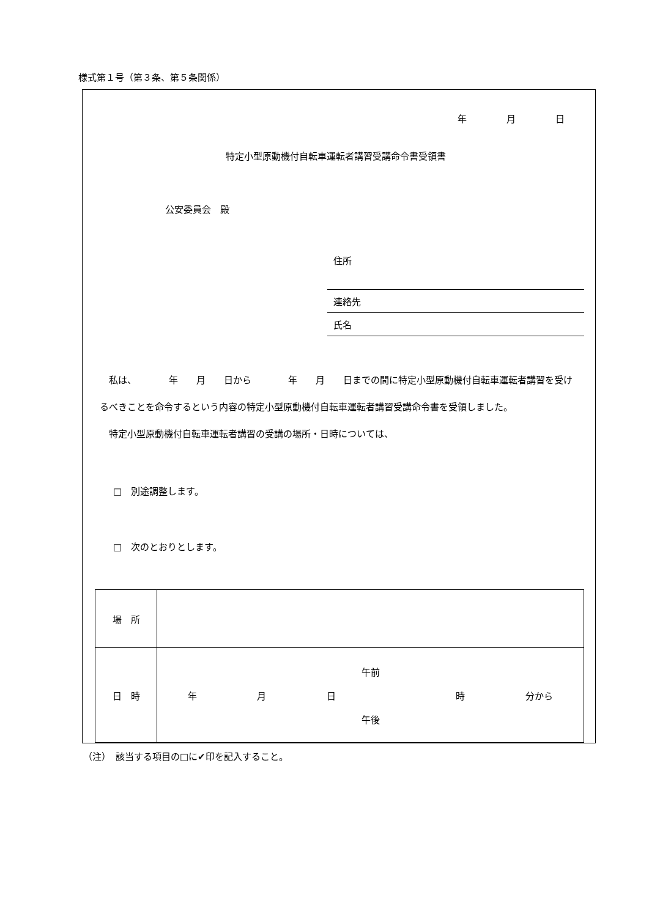様式第１号（第３条、第５条関係）
年 月 日
特定小型原動機付自転車運転者講習受講命令書受領書
公安委員会　殿
住所
連絡先
氏名
　私は、　　　　年　　月　　日から　　　　年　　月　　日までの間に特定小型原動機付自転車運転者講習を受けるべきことを命令するという内容の特定小型原動機付自転車運転者講習受講命令書を受領しました。
　特定小型原動機付自転車運転者講習の受講の場所・日時については、
□　別途調整します。
□　次のとおりとします。
| 場 所 | |
| 日 時 | 午前 年 月 日 時 分から 午後 |
（注）　該当する項目の□に✔印を記入すること。